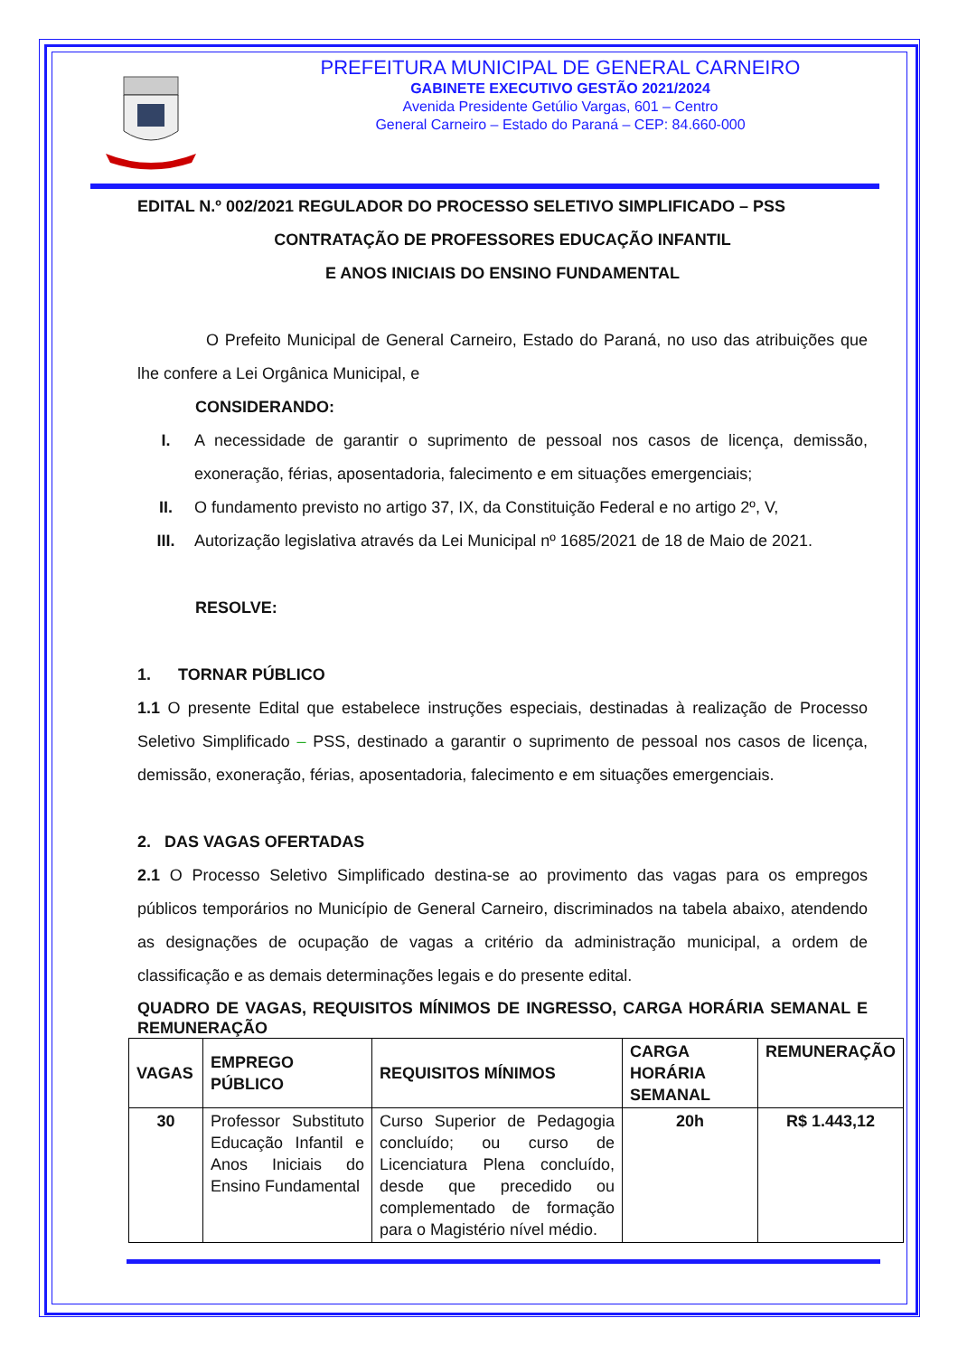PREFEITURA MUNICIPAL DE GENERAL CARNEIRO
GABINETE EXECUTIVO GESTÃO 2021/2024
Avenida Presidente Getúlio Vargas, 601 – Centro
General Carneiro – Estado do Paraná – CEP: 84.660-000
EDITAL N.º 002/2021 REGULADOR DO PROCESSO SELETIVO SIMPLIFICADO – PSS
CONTRATAÇÃO DE PROFESSORES EDUCAÇÃO INFANTIL
E ANOS INICIAIS DO ENSINO FUNDAMENTAL
O Prefeito Municipal de General Carneiro, Estado do Paraná, no uso das atribuições que lhe confere a Lei Orgânica Municipal, e
CONSIDERANDO:
I. A necessidade de garantir o suprimento de pessoal nos casos de licença, demissão, exoneração, férias, aposentadoria, falecimento e em situações emergenciais;
II. O fundamento previsto no artigo 37, IX, da Constituição Federal e no artigo 2º, V,
III. Autorização legislativa através da Lei Municipal nº 1685/2021 de 18 de Maio de 2021.
RESOLVE:
1. TORNAR PÚBLICO
1.1 O presente Edital que estabelece instruções especiais, destinadas à realização de Processo Seletivo Simplificado – PSS, destinado a garantir o suprimento de pessoal nos casos de licença, demissão, exoneração, férias, aposentadoria, falecimento e em situações emergenciais.
2. DAS VAGAS OFERTADAS
2.1 O Processo Seletivo Simplificado destina-se ao provimento das vagas para os empregos públicos temporários no Município de General Carneiro, discriminados na tabela abaixo, atendendo as designações de ocupação de vagas a critério da administração municipal, a ordem de classificação e as demais determinações legais e do presente edital.
QUADRO DE VAGAS, REQUISITOS MÍNIMOS DE INGRESSO, CARGA HORÁRIA SEMANAL E REMUNERAÇÃO
| VAGAS | EMPREGO PÚBLICO | REQUISITOS MÍNIMOS | CARGA HORÁRIA SEMANAL | REMUNERAÇÃO |
| --- | --- | --- | --- | --- |
| 30 | Professor Substituto Educação Infantil e Anos Iniciais do Ensino Fundamental | Curso Superior de Pedagogia concluído; ou curso de Licenciatura Plena concluído, desde que precedido ou complementado de formação para o Magistério nível médio. | 20h | R$ 1.443,12 |